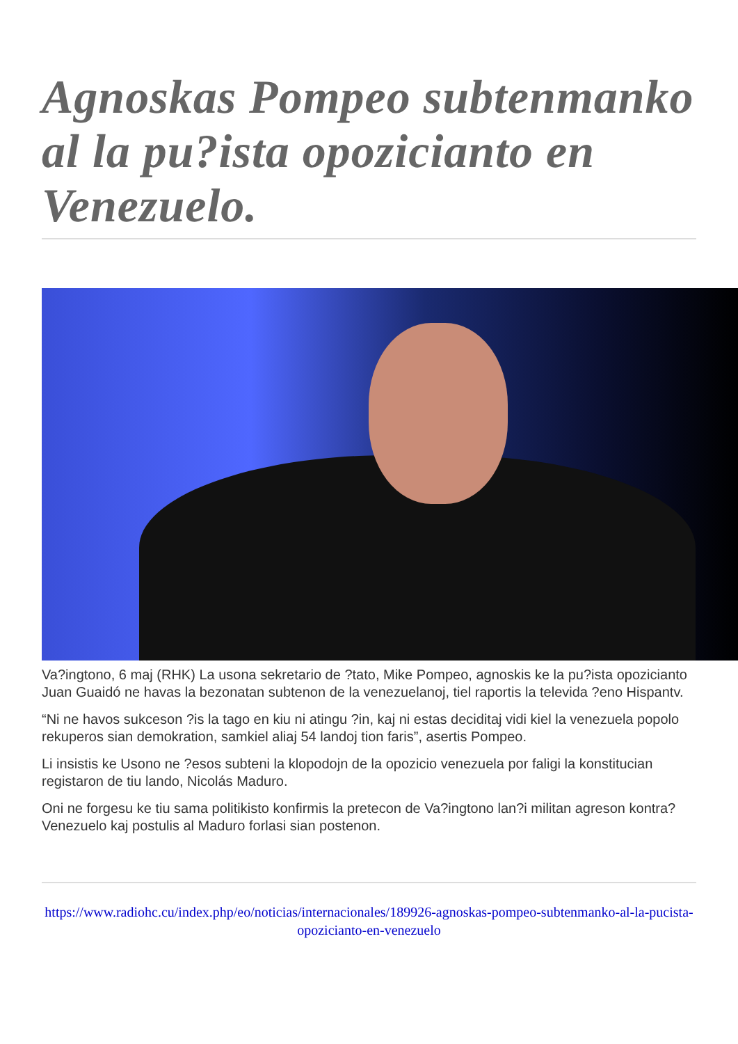Agnoskas Pompeo subtenmanko al la pu?ista opozicianto en Venezuelo.
Va?ingtono, 6 maj (RHK) La usona sekretario de ?tato, Mike Pompeo, agnoskis ke la pu?ista opozicianto Juan Guaidó ne havas la bezonatan subtenon de la venezuelanoj, tiel raportis la televida ?eno Hispantv.
“Ni ne havos sukceson ?is la tago en kiu ni atingu ?in, kaj ni estas deciditaj vidi kiel la venezuela popolo rekuperos sian demokration, samkiel aliaj 54 landoj tion faris”, asertis Pompeo.
Li insistis ke Usono ne ?esos subteni la klopodojn de la opozicio venezuela por faligi la konstitucian registaron de tiu lando, Nicolás Maduro.
Oni ne forgesu ke tiu sama politikisto konfirmis la pretecon de Va?ingtono lan?i militan agreson kontra? Venezuelo kaj postulis al Maduro forlasi sian postenon.
https://www.radiohc.cu/index.php/eo/noticias/internacionales/189926-agnoskas-pompeo-subtenmanko-al-la-pucista-opozicianto-en-venezuelo